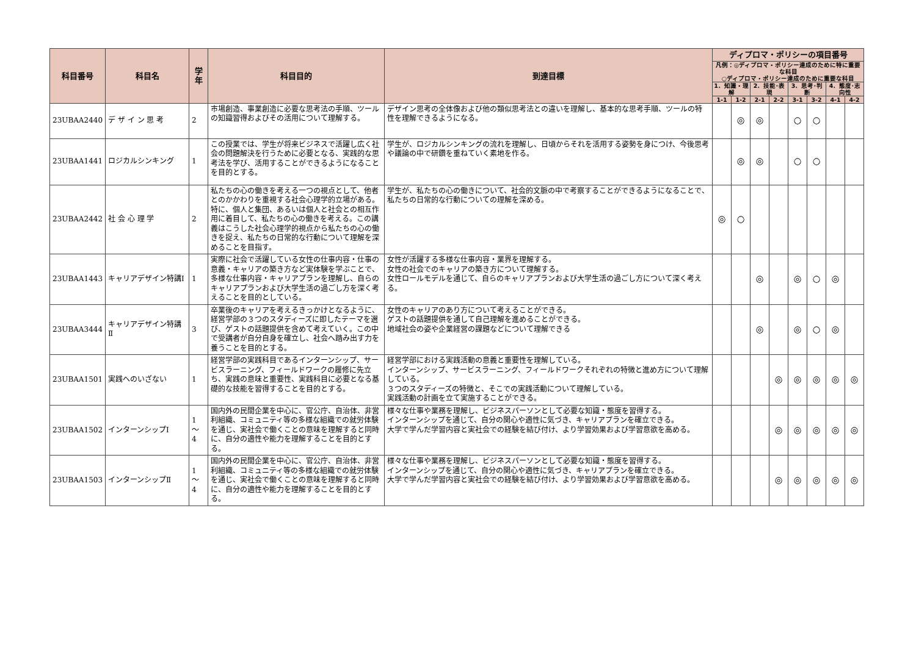| 科目番号 | 科目名 | 学年 | 科目目的 | 到達目標 | ディプロマ・ポリシーの項目番号 | | | | | | | |
| --- | --- | --- | --- | --- | --- | --- | --- | --- | --- | --- | --- | --- |
| | | | | | 凡例：◎ディプロマ・ポリシー達成のために特に重要な科目 ○ディプロマ・ポリシー達成のために重要な科目 | | | | | | | |
| | | | | | 1．知識・理解 | | 2．技能･表現 | | 3．思考･判断 | | 4．態度･志向性 | |
| | | | | | 1‑1 | 1‑2 | 2‑1 | 2‑2 | 3‑1 | 3‑2 | 4‑1 | 4‑2 |
| 23UBAA2440 | デ ザ イ ン 思 考 | 2 | 市場創造、事業創造に必要な思考法の手順、ツールの知識習得およびその活用について理解する。 | デザイン思考の全体像および他の類似思考法との違いを理解し、基本的な思考手順、ツールの特性を理解できるようになる。 | | ◎ | ◎ | | ○ | ○ | | |
| 23UBAA1441 | ロジカルシンキング | 1 | この授業では、学生が将来ビジネスで活躍し広く社会の問題解決を行うために必要となる、実践的な思考法を学び、活用することができるようになることを目的とする。 | 学生が、ロジカルシンキングの流れを理解し、日頃からそれを活用する姿勢を身につけ、今後思考や議論の中で研鑽を重ねていく素地を作る。 | | ◎ | ◎ | | ○ | ○ | | |
| 23UBAA2442 | 社 会 心 理 学 | 2 | 私たちの心の働きを考える一つの視点として、他者とのかかわりを重視する社会心理学的立場がある。特に、個人と集団、あるいは個人と社会との相互作用に着目して、私たちの心の働きを考える。この講義はこうした社会心理学的視点から私たちの心の働きを捉え、私たちの日常的な行動について理解を深めることを目指す。 | 学生が、私たちの心の働きについて、社会的文脈の中で考察することができるようになることで、私たちの日常的な行動についての理解を深める。 | ◎ | ○ | | | | | | |
| 23UBAA1443 | キャリアデザイン特講Ⅰ | 1 | 実際に社会で活躍している女性の仕事内容・仕事の意義・キャリアの築き方など実体験を学ぶことで、多様な仕事内容・キャリアプランを理解し、自らのキャリアプランおよび大学生活の過ごし方を深く考えることを目的としている。 | 女性が活躍する多様な仕事内容・業界を理解する。 女性の社会でのキャリアの築き方について理解する。 女性ロールモデルを通じて、自らのキャリアプランおよび大学生活の過ごし方について深く考える。 | | | ◎ | | ◎ | ○ | ◎ | |
| 23UBAA3444 | キャリアデザイン特講Ⅱ | 3 | 卒業後のキャリアを考えるきっかけとなるように、経営学部の３つのスタディーズに即したテーマを選び、ゲストの話題提供を含めて考えていく。この中で受講者が自分自身を確立し、社会へ踏み出す力を養うことを目的とする。 | 女性のキャリアのあり方について考えることができる。 ゲストの話題提供を通して自己理解を進めることができる。 地域社会の姿や企業経営の課題などについて理解できる | | | ◎ | | ◎ | ○ | ◎ | |
| 23UBAA1501 | 実践へのいざない | 1 | 経営学部の実践科目であるインターンシップ、サービスラーニング、フィールドワークの履修に先立ち、実践の意味と重要性、実践科目に必要となる基礎的な技能を習得することを目的とする。 | 経営学部における実践活動の意義と重要性を理解している。 インターンシップ、サービスラーニング、フィールドワークそれぞれの特徴と進め方について理解している。 ３つのスタディーズの特徴と、そこでの実践活動について理解している。 実践活動の計画を立て実施することができる。 | | | | ◎ | ◎ | ◎ | ◎ | ◎ |
| 23UBAA1502 | インターンシップⅠ | 1 〜 4 | 国内外の民間企業を中心に、官公庁、自治体、非営利組織、コミュニティ等の多様な組織での就労体験を通じ、実社会で働くことの意味を理解すると同時に、自分の適性や能力を理解することを目的とする。 | 様々な仕事や業務を理解し、ビジネスパーソンとして必要な知識・態度を習得する。 インターンシップを通じて、自分の関心や適性に気づき、キャリアプランを確立できる。 大学で学んだ学習内容と実社会での経験を結び付け、より学習効果および学習意欲を高める。 | | | | ◎ | ◎ | ◎ | ◎ | ◎ |
| 23UBAA1503 | インターンシップⅡ | 1 〜 4 | 国内外の民間企業を中心に、官公庁、自治体、非営利組織、コミュニティ等の多様な組織での就労体験を通じ、実社会で働くことの意味を理解すると同時に、自分の適性や能力を理解することを目的とする。 | 様々な仕事や業務を理解し、ビジネスパーソンとして必要な知識・態度を習得する。 インターンシップを通じて、自分の関心や適性に気づき、キャリアプランを確立できる。 大学で学んだ学習内容と実社会での経験を結び付け、より学習効果および学習意欲を高める。 | | | | ◎ | ◎ | ◎ | ◎ | ◎ |